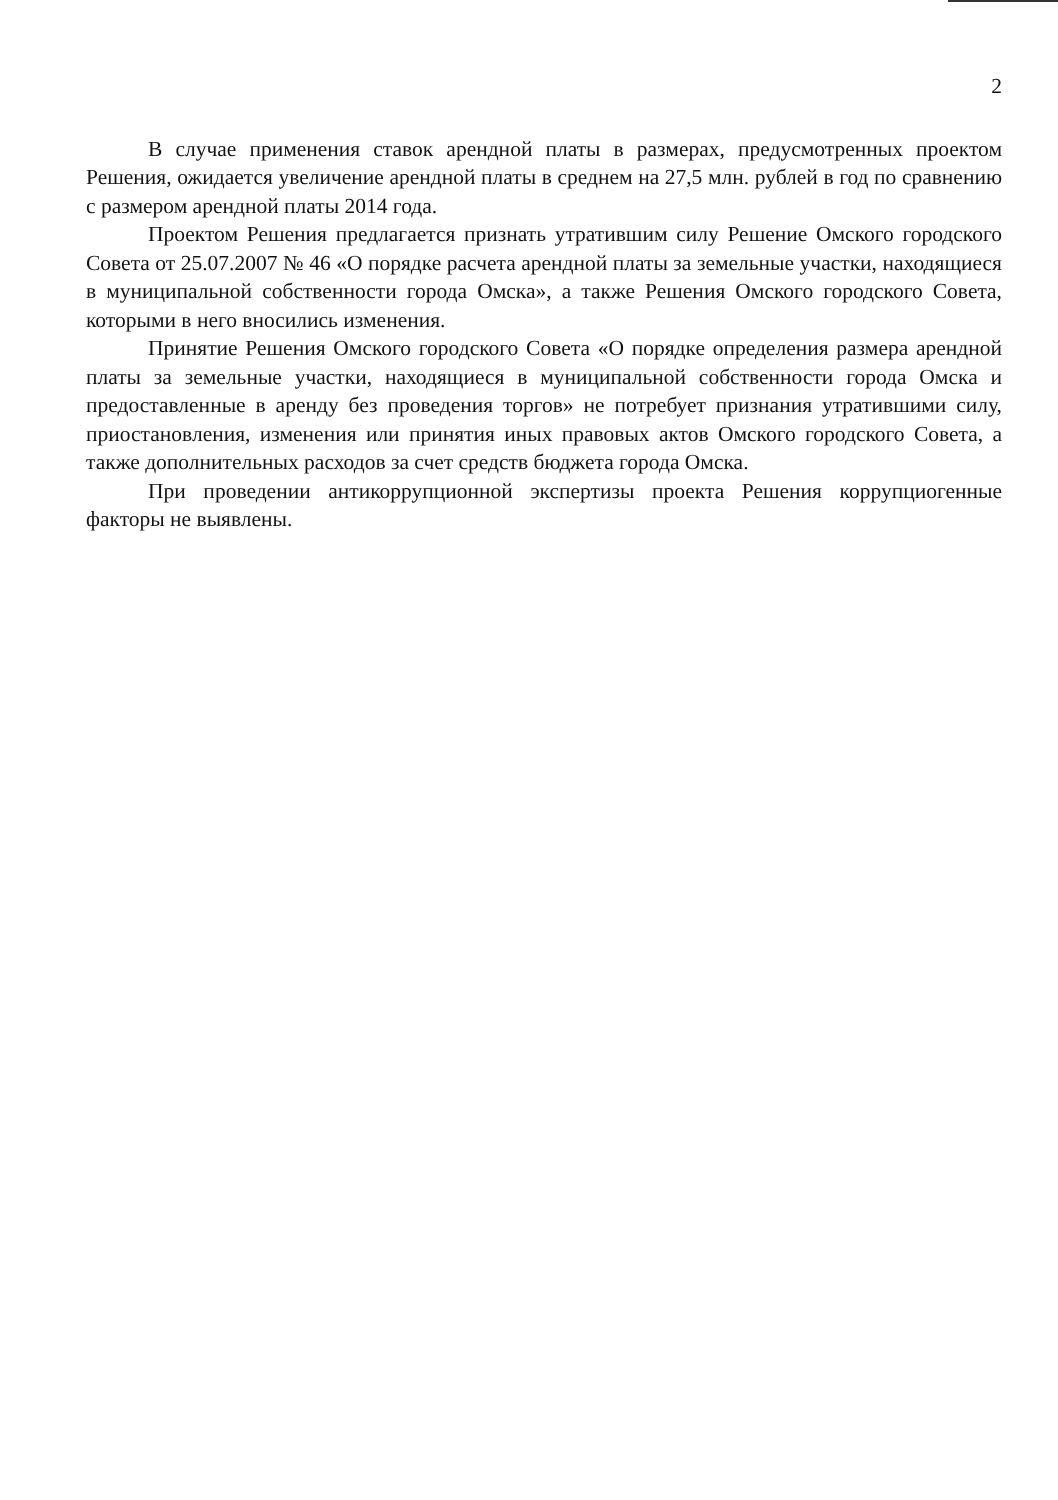2
В случае применения ставок арендной платы в размерах, предусмотренных проектом Решения, ожидается увеличение арендной платы в среднем на 27,5 млн. рублей в год по сравнению с размером арендной платы 2014 года.
Проектом Решения предлагается признать утратившим силу Решение Омского городского Совета от 25.07.2007 № 46 «О порядке расчета арендной платы за земельные участки, находящиеся в муниципальной собственности города Омска», а также Решения Омского городского Совета, которыми в него вносились изменения.
Принятие Решения Омского городского Совета «О порядке определения размера арендной платы за земельные участки, находящиеся в муниципальной собственности города Омска и предоставленные в аренду без проведения торгов» не потребует признания утратившими силу, приостановления, изменения или принятия иных правовых актов Омского городского Совета, а также дополнительных расходов за счет средств бюджета города Омска.
При проведении антикоррупционной экспертизы проекта Решения коррупциогенные факторы не выявлены.